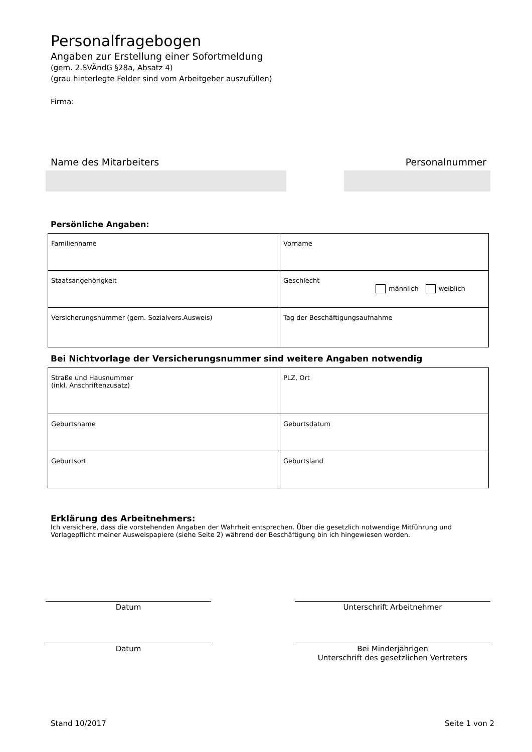Personalfragebogen
Angaben zur Erstellung einer Sofortmeldung
(gem. 2.SVÄndG §28a, Absatz 4)
(grau hinterlegte Felder sind vom Arbeitgeber auszufüllen)
Firma:
Name des Mitarbeiters Personalnummer
Persönliche Angaben:
| Familienname | Vorname |
| Staatsangehörigkeit | Geschlecht männlich weiblich |
| Versicherungsnummer (gem. Sozialvers.Ausweis) | Tag der Beschäftigungsaufnahme |
Bei Nichtvorlage der Versicherungsnummer sind weitere Angaben notwendig
| Straße und Hausnummer (inkl. Anschriftenzusatz) | PLZ, Ort |
| Geburtsname | Geburtsdatum |
| Geburtsort | Geburtsland |
Erklärung des Arbeitnehmers:
Ich versichere, dass die vorstehenden Angaben der Wahrheit entsprechen. Über die gesetzlich notwendige Mitführung und Vorlagepflicht meiner Ausweispapiere (siehe Seite 2) während der Beschäftigung bin ich hingewiesen worden.
Datum Unterschrift Arbeitnehmer
Datum Bei Minderjährigen
Unterschrift des gesetzlichen Vertreters
Stand 10/2017 Seite 1 von 2